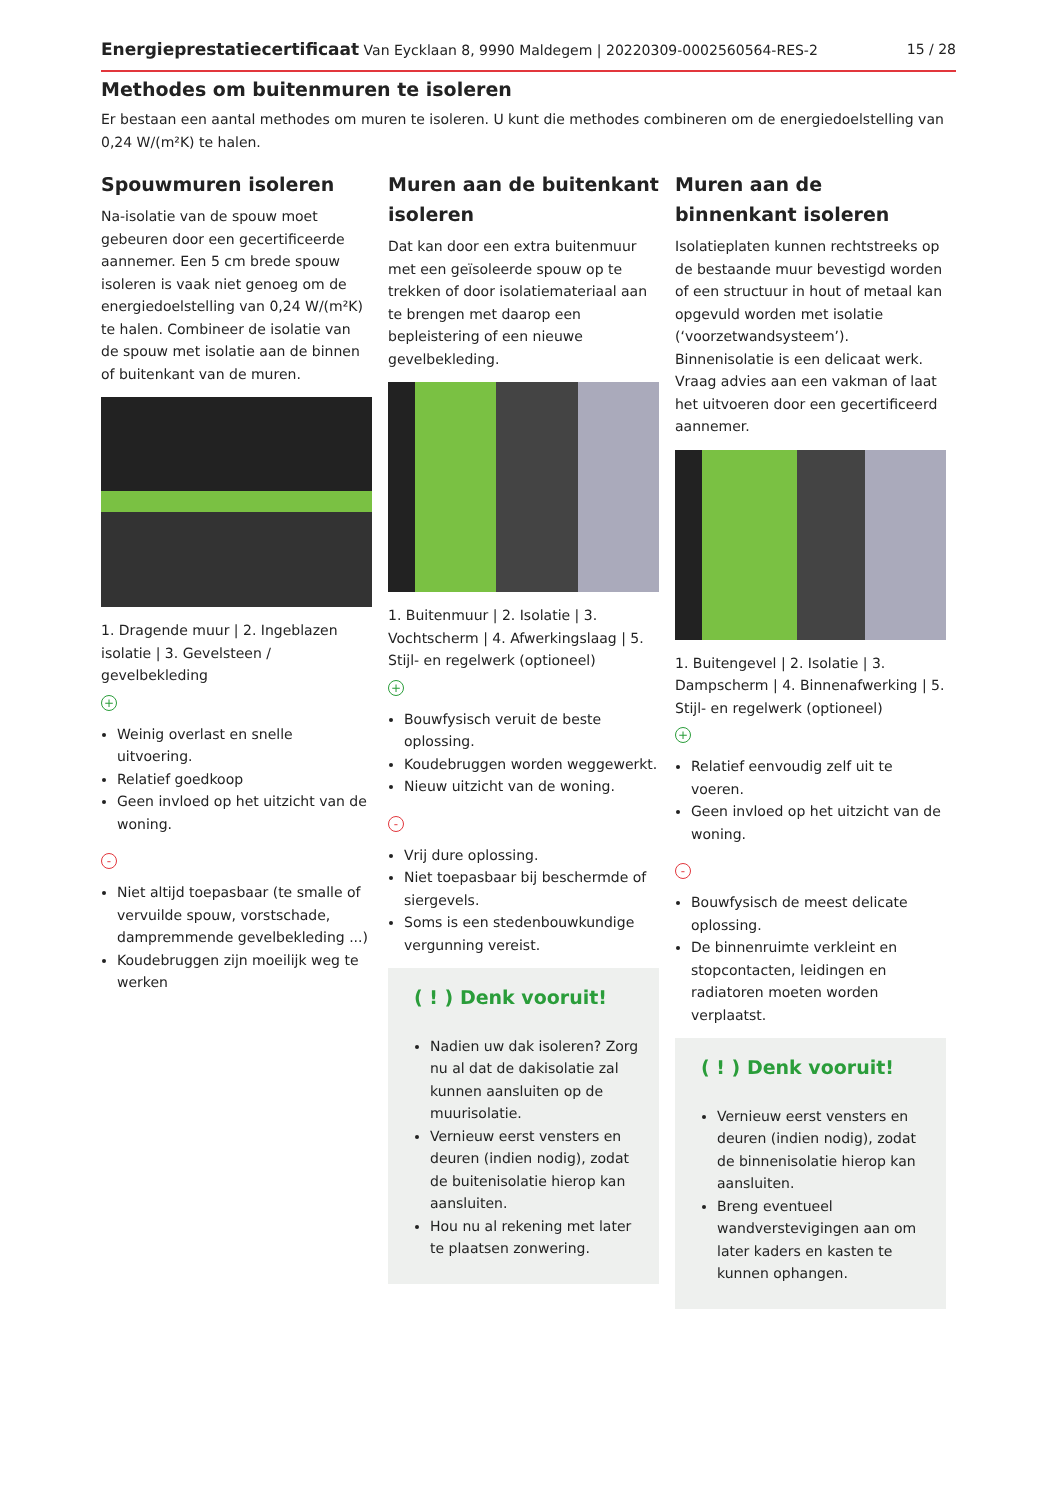Energieprestatiecertificaat Van Eycklaan 8, 9990 Maldegem | 20220309-0002560564-RES-2 15 / 28
Methodes om buitenmuren te isoleren
Er bestaan een aantal methodes om muren te isoleren. U kunt die methodes combineren om de energiedoelstelling van 0,24 W/(m²K) te halen.
Spouwmuren isoleren
Na-isolatie van de spouw moet gebeuren door een gecertificeerde aannemer. Een 5 cm brede spouw isoleren is vaak niet genoeg om de energiedoelstelling van 0,24 W/(m²K) te halen. Combineer de isolatie van de spouw met isolatie aan de binnen of buitenkant van de muren.
1. Dragende muur | 2. Ingeblazen isolatie | 3. Gevelsteen / gevelbekleding
+
Weinig overlast en snelle uitvoering.
Relatief goedkoop
Geen invloed op het uitzicht van de woning.
-
Niet altijd toepasbaar (te smalle of vervuilde spouw, vorstschade, dampremmende gevelbekleding ...)
Koudebruggen zijn moeilijk weg te werken
Muren aan de buitenkant isoleren
Dat kan door een extra buitenmuur met een geïsoleerde spouw op te trekken of door isolatiemateriaal aan te brengen met daarop een bepleistering of een nieuwe gevelbekleding.
1. Buitenmuur | 2. Isolatie | 3. Vochtscherm | 4. Afwerkingslaag | 5. Stijl- en regelwerk (optioneel)
+
Bouwfysisch veruit de beste oplossing.
Koudebruggen worden weggewerkt.
Nieuw uitzicht van de woning.
-
Vrij dure oplossing.
Niet toepasbaar bij beschermde of siergevels.
Soms is een stedenbouwkundige vergunning vereist.
( ! ) Denk vooruit!
Nadien uw dak isoleren? Zorg nu al dat de dakisolatie zal kunnen aansluiten op de muurisolatie.
Vernieuw eerst vensters en deuren (indien nodig), zodat de buitenisolatie hierop kan aansluiten.
Hou nu al rekening met later te plaatsen zonwering.
Muren aan de binnenkant isoleren
Isolatieplaten kunnen rechtstreeks op de bestaande muur bevestigd worden of een structuur in hout of metaal kan opgevuld worden met isolatie (‘voorzetwandsysteem’). Binnenisolatie is een delicaat werk. Vraag advies aan een vakman of laat het uitvoeren door een gecertificeerd aannemer.
1. Buitengevel | 2. Isolatie | 3. Dampscherm | 4. Binnenafwerking | 5. Stijl- en regelwerk (optioneel)
+
Relatief eenvoudig zelf uit te voeren.
Geen invloed op het uitzicht van de woning.
-
Bouwfysisch de meest delicate oplossing.
De binnenruimte verkleint en stopcontacten, leidingen en radiatoren moeten worden verplaatst.
( ! ) Denk vooruit!
Vernieuw eerst vensters en deuren (indien nodig), zodat de binnenisolatie hierop kan aansluiten.
Breng eventueel wandverstevigingen aan om later kaders en kasten te kunnen ophangen.